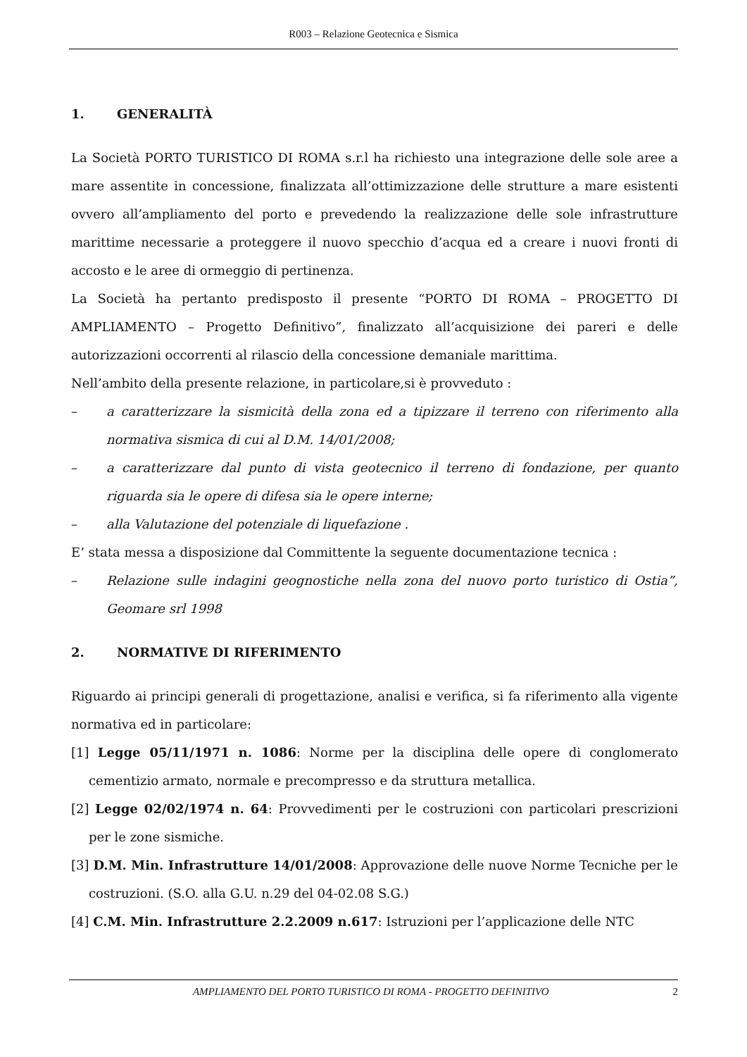R003 – Relazione Geotecnica e Sismica
1. GENERALITÀ
La Società PORTO TURISTICO DI ROMA s.r.l ha richiesto una integrazione delle sole aree a mare assentite in concessione, finalizzata all’ottimizzazione delle strutture a mare esistenti ovvero all’ampliamento del porto e prevedendo la realizzazione delle sole infrastrutture marittime necessarie a proteggere il nuovo specchio d’acqua ed a creare i nuovi fronti di accosto e le aree di ormeggio di pertinenza.
La Società ha pertanto predisposto il presente “PORTO DI ROMA – PROGETTO DI AMPLIAMENTO – Progetto Definitivo”, finalizzato all’acquisizione dei pareri e delle autorizzazioni occorrenti al rilascio della concessione demaniale marittima.
Nell’ambito della presente relazione, in particolare,si è provveduto :
– a caratterizzare la sismicità della zona ed a tipizzare il terreno con riferimento alla normativa sismica di cui al D.M. 14/01/2008;
– a caratterizzare dal punto di vista geotecnico il terreno di fondazione, per quanto riguarda sia le opere di difesa sia le opere interne;
– alla Valutazione del potenziale di liquefazione .
E’ stata messa a disposizione dal Committente la seguente documentazione tecnica :
– Relazione sulle indagini geognostiche nella zona del nuovo porto turistico di Ostia”, Geomare srl 1998
2. NORMATIVE DI RIFERIMENTO
Riguardo ai principi generali di progettazione, analisi e verifica, si fa riferimento alla vigente normativa ed in particolare:
[1] Legge 05/11/1971 n. 1086: Norme per la disciplina delle opere di conglomerato cementizio armato, normale e precompresso e da struttura metallica.
[2] Legge 02/02/1974 n. 64: Provvedimenti per le costruzioni con particolari prescrizioni per le zone sismiche.
[3] D.M. Min. Infrastrutture 14/01/2008: Approvazione delle nuove Norme Tecniche per le costruzioni. (S.O. alla G.U. n.29 del 04-02.08 S.G.)
[4] C.M. Min. Infrastrutture 2.2.2009 n.617: Istruzioni per l’applicazione delle NTC
AMPLIAMENTO DEL PORTO TURISTICO DI ROMA - PROGETTO DEFINITIVO 2